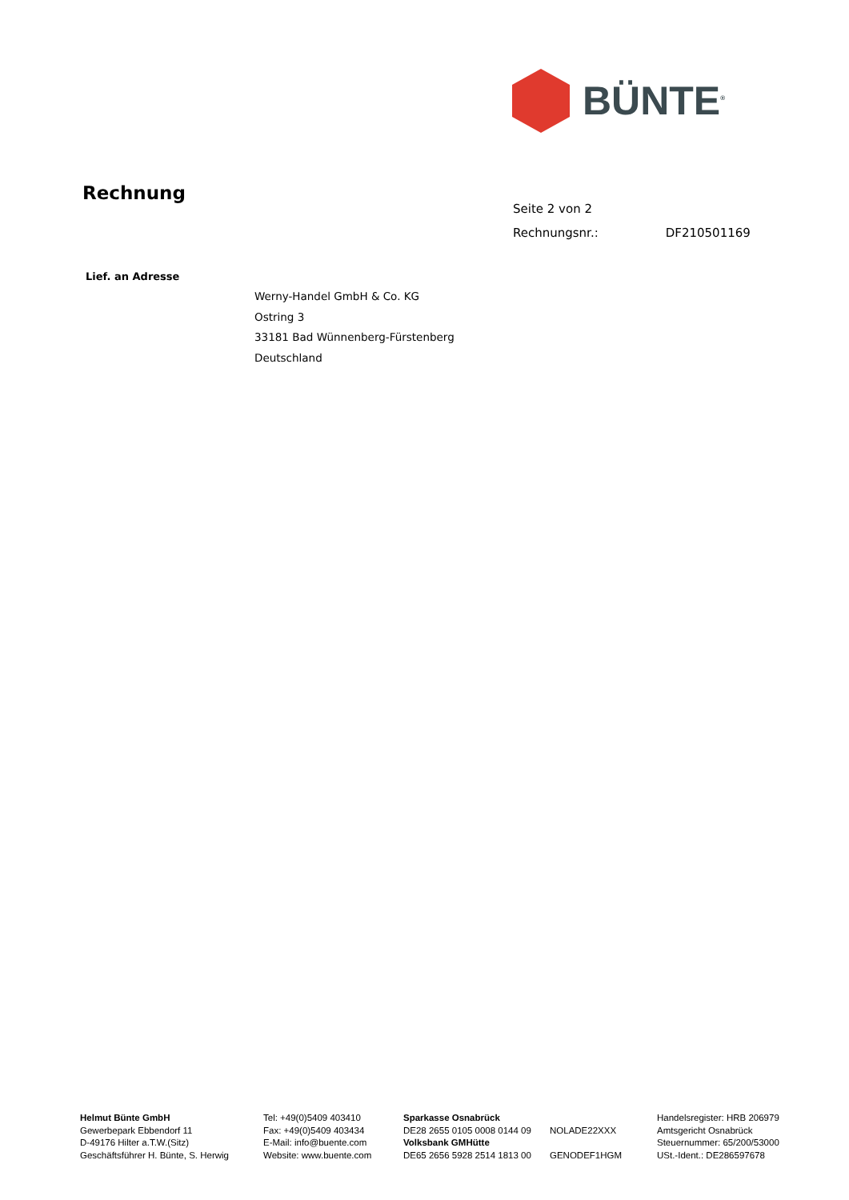BÜNTE<sup>®</sup>
Rechnung
Seite 2 von 2
Rechnungsnr.: DF210501169
Lief. an Adresse
Werny-Handel GmbH & Co. KG
Ostring 3
33181 Bad Wünnenberg-Fürstenberg
Deutschland
Helmut Bünte GmbH
Gewerbepark Ebbendorf 11
D-49176 Hilter a.T.W.(Sitz)
Geschäftsführer H. Bünte, S. Herwig
Tel: +49(0)5409 403410
Fax: +49(0)5409 403434
E-Mail: info@buente.com
Website: www.buente.com
Sparkasse Osnabrück
DE28 2655 0105 0008 0144 09
Volksbank GMHütte
DE65 2656 5928 2514 1813 00
NOLADE22XXX
GENODEF1HGM
Handelsregister: HRB 206979
Amtsgericht Osnabrück
Steuernummer: 65/200/53000
USt.-Ident.: DE286597678